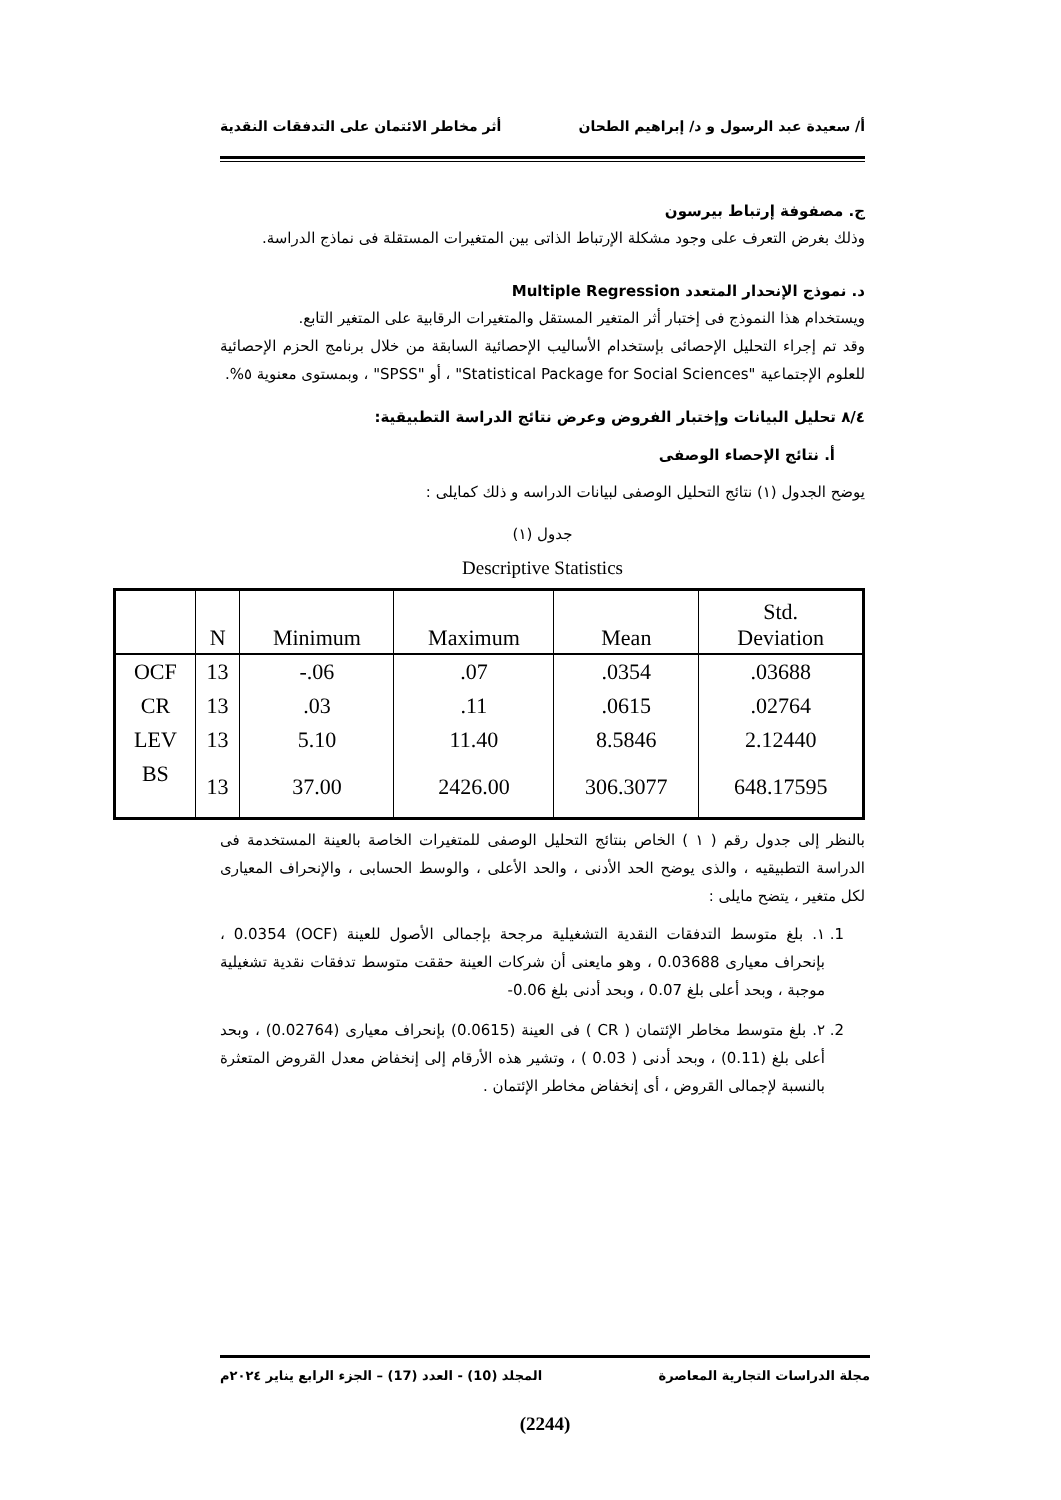أ/ سعيدة عبد الرسول و د/ إبراهيم الطحان أثر مخاطر الائتمان على التدفقات النقدية
ج. مصفوفة إرتباط بيرسون
وذلك بغرض التعرف على وجود مشكلة الإرتباط الذاتى بين المتغيرات المستقلة فى نماذج الدراسة.
د. نموذج الإنحدار المتعدد Multiple Regression
ويستخدام هذا النموذج فى إختبار أثر المتغير المستقل والمتغيرات الرقابية على المتغير التابع.
وقد تم إجراء التحليل الإحصائى بإستخدام الأساليب الإحصائية السابقة من خلال برنامج الحزم الإحصائية للعلوم الإجتماعية "Statistical Package for Social Sciences" ، أو "SPSS" ، وبمستوى معنوية ٥%.
٨/٤ تحليل البيانات وإختبار الفروض وعرض نتائج الدراسة التطبيقية:
أ. نتائج الإحصاء الوصفى
يوضح الجدول (١) نتائج التحليل الوصفى لبيانات الدراسه و ذلك كمايلى :
جدول (١)
Descriptive Statistics
| | N | Minimum | Maximum | Mean | Std. Deviation |
| --- | --- | --- | --- | --- | --- |
| OCF | 13 | -.06 | .07 | .0354 | .03688 |
| CR | 13 | .03 | .11 | .0615 | .02764 |
| LEV | 13 | 5.10 | 11.40 | 8.5846 | 2.12440 |
| BS | 13 | 37.00 | 2426.00 | 306.3077 | 648.17595 |
بالنظر إلى جدول رقم ( ١ ) الخاص بنتائج التحليل الوصفى للمتغيرات الخاصة بالعينة المستخدمة فى الدراسة التطبيقيه ، والذى يوضح الحد الأدنى ، والحد الأعلى ، والوسط الحسابى ، والإنحراف المعيارى لكل متغير ، يتضح مايلى :
1. ١. بلغ متوسط التدفقات النقدية التشغيلية مرجحة بإجمالى الأصول للعينة (OCF) 0.0354 ، بإنحراف معيارى 0.03688 ، وهو مايعنى أن شركات العينة حققت متوسط تدفقات نقدية تشغيلية موجبة ، وبحد أعلى بلغ 0.07 ، وبحد أدنى بلغ 0.06-
2. ٢. بلغ متوسط مخاطر الإئتمان ( CR ) فى العينة (0.0615) بإنحراف معيارى (0.02764) ، وبحد أعلى بلغ (0.11) ، وبحد أدنى ( 0.03 ) ، وتشير هذه الأرقام إلى إنخفاض معدل القروض المتعثرة بالنسبة لإجمالى القروض ، أى إنخفاض مخاطر الإئتمان .
مجلة الدراسات التجارية المعاصرة المجلد (10) - العدد (17) – الجزء الرابع يناير ٢٠٢٤م
(2244)